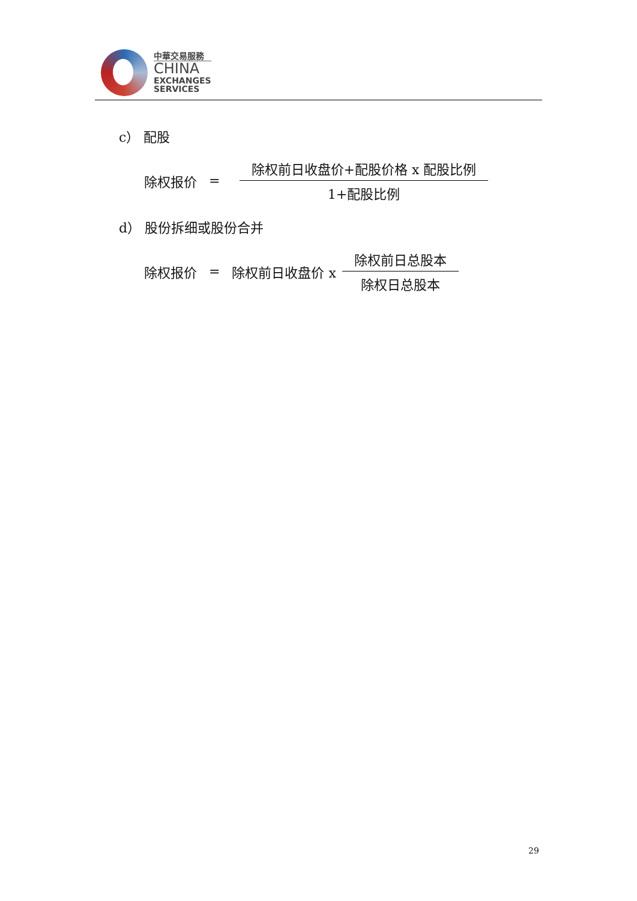中華交易服務
CHINA
EXCHANGES
SERVICES
c） 配股
除权报价 = 除权前日收盘价+配股价格 x 配股比例 1+配股比例
d） 股份拆细或股份合并
除权报价 = 除权前日收盘价 x 除权前日总股本 除权日总股本
29